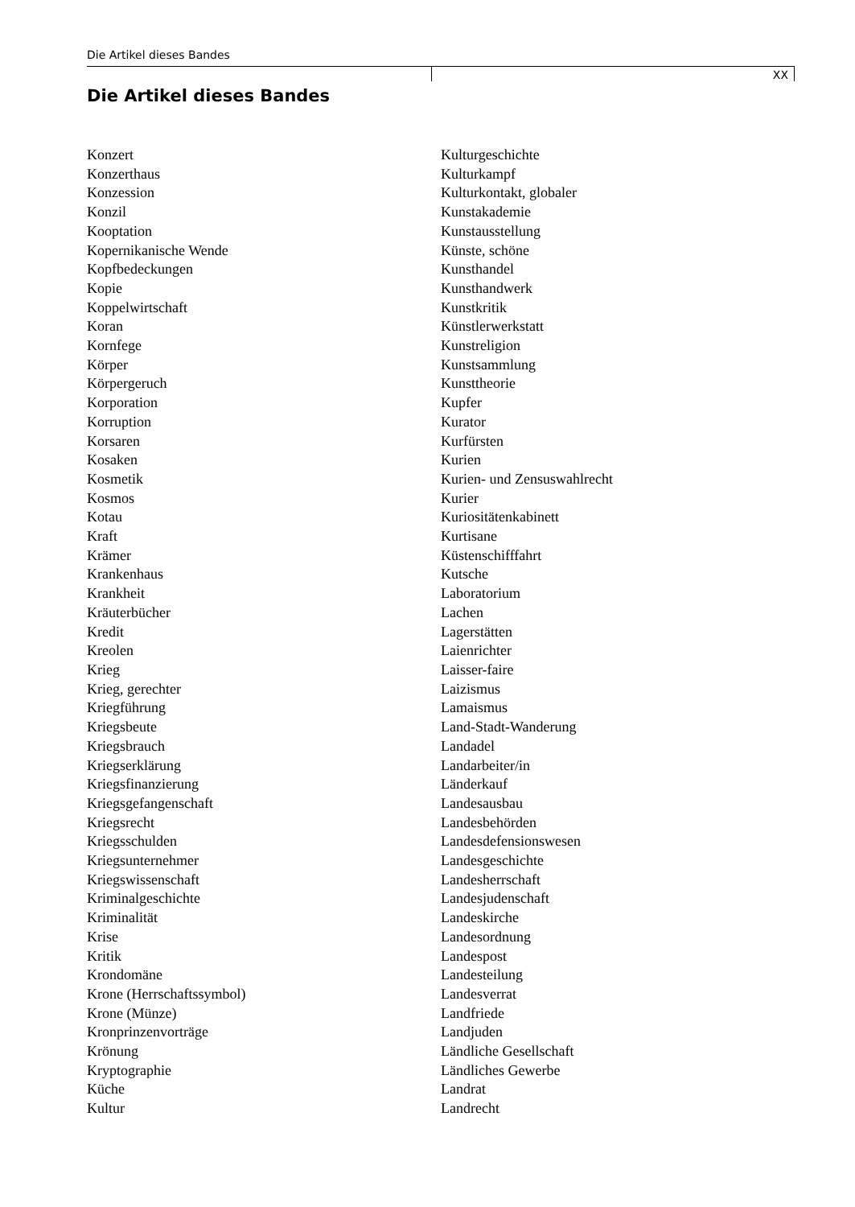Die Artikel dieses Bandes
XX
Die Artikel dieses Bandes
Konzert
Konzerthaus
Konzession
Konzil
Kooptation
Kopernikanische Wende
Kopfbedeckungen
Kopie
Koppelwirtschaft
Koran
Kornfege
Körper
Körpergeruch
Korporation
Korruption
Korsaren
Kosaken
Kosmetik
Kosmos
Kotau
Kraft
Krämer
Krankenhaus
Krankheit
Kräuterbücher
Kredit
Kreolen
Krieg
Krieg, gerechter
Kriegführung
Kriegsbeute
Kriegsbrauch
Kriegserklärung
Kriegsfinanzierung
Kriegsgefangenschaft
Kriegsrecht
Kriegsschulden
Kriegsunternehmer
Kriegswissenschaft
Kriminalgeschichte
Kriminalität
Krise
Kritik
Krondomäne
Krone (Herrschaftssymbol)
Krone (Münze)
Kronprinzenvorträge
Krönung
Kryptographie
Küche
Kultur
Kulturgeschichte
Kulturkampf
Kulturkontakt, globaler
Kunstakademie
Kunstausstellung
Künste, schöne
Kunsthandel
Kunsthandwerk
Kunstkritik
Künstlerwerkstatt
Kunstreligion
Kunstsammlung
Kunsttheorie
Kupfer
Kurator
Kurfürsten
Kurien
Kurien- und Zensuswahlrecht
Kurier
Kuriositätenkabinett
Kurtisane
Küstenschifffahrt
Kutsche
Laboratorium
Lachen
Lagerstätten
Laienrichter
Laisser-faire
Laizismus
Lamaismus
Land-Stadt-Wanderung
Landadel
Landarbeiter/in
Länderkauf
Landesausbau
Landesbehörden
Landesdefensionswesen
Landesgeschichte
Landesherrschaft
Landesjudenschaft
Landeskirche
Landesordnung
Landespost
Landesteilung
Landesverrat
Landfriede
Landjuden
Ländliche Gesellschaft
Ländliches Gewerbe
Landrat
Landrecht